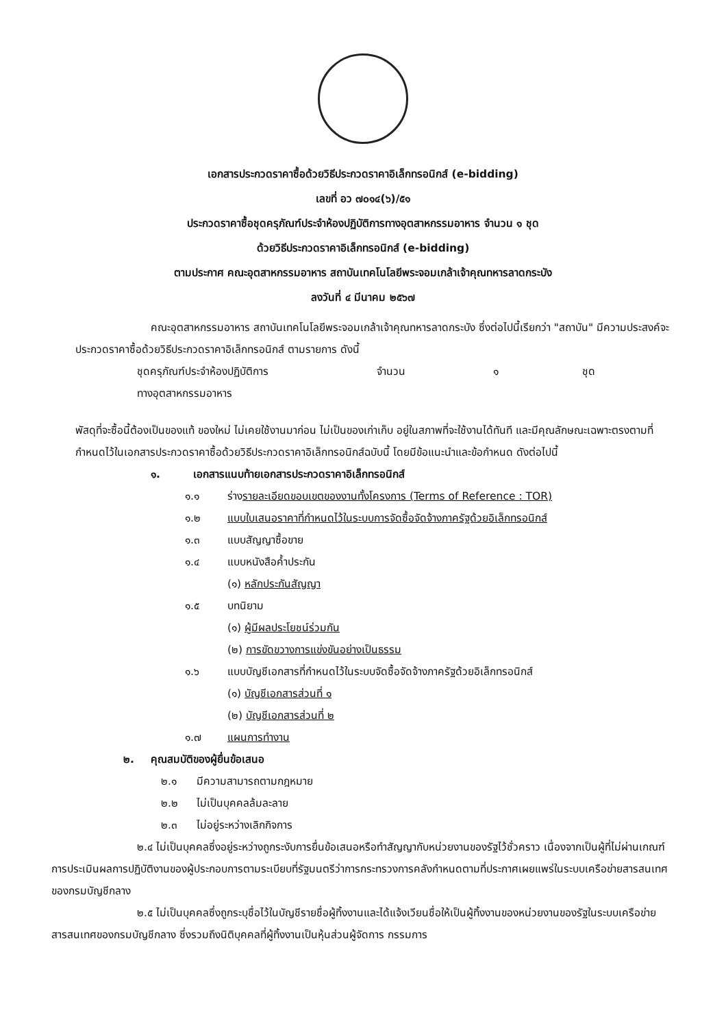เอกสารประกวดราคาซื้อด้วยวิธีประกวดราคาอิเล็กทรอนิกส์ (e-bidding)
เลขที่ อว ๗๐๑๔(๖)/๕๑
ประกวดราคาซื้อชุดครุภัณฑ์ประจำห้องปฏิบัติการทางอุตสาหกรรมอาหาร จำนวน ๑ ชุด
ด้วยวิธีประกวดราคาอิเล็กทรอนิกส์ (e-bidding)
ตามประกาศ คณะอุตสาหกรรมอาหาร สถาบันเทคโนโลยีพระจอมเกล้าเจ้าคุณทหารลาดกระบัง
ลงวันที่ ๔ มีนาคม ๒๕๖๗
คณะอุตสาหกรรมอาหาร สถาบันเทคโนโลยีพระจอมเกล้าเจ้าคุณทหารลาดกระบัง ซึ่งต่อไปนี้เรียกว่า "สถาบัน" มีความประสงค์จะประกวดราคาซื้อด้วยวิธีประกวดราคาอิเล็กทรอนิกส์ ตามรายการ ดังนี้
| ชุดครุภัณฑ์ประจำห้องปฏิบัติการ ทางอุตสาหกรรมอาหาร | จำนวน | ๑ | ชุด |
พัสดุที่จะซื้อนี้ต้องเป็นของแท้ ของใหม่ ไม่เคยใช้งานมาก่อน ไม่เป็นของเก่าเก็บ อยู่ในสภาพที่จะใช้งานได้ทันที และมีคุณลักษณะเฉพาะตรงตามที่กำหนดไว้ในเอกสารประกวดราคาซื้อด้วยวิธีประกวดราคาอิเล็กทรอนิกส์ฉบับนี้ โดยมีข้อแนะนำและข้อกำหนด ดังต่อไปนี้
๑. เอกสารแนบท้ายเอกสารประกวดราคาอิเล็กทรอนิกส์
๑.๑ ร่างรายละเอียดขอบเขตของงานทั้งโครงการ (Terms of Reference : TOR)
๑.๒ แบบใบเสนอราคาที่กำหนดไว้ในระบบการจัดซื้อจัดจ้างภาครัฐด้วยอิเล็กทรอนิกส์
๑.๓ แบบสัญญาซื้อขาย
๑.๔ แบบหนังสือค้ำประกัน
(๑) หลักประกันสัญญา
๑.๕ บทนิยาม
(๑) ผู้มีผลประโยชน์ร่วมกัน
(๒) การขัดขวางการแข่งขันอย่างเป็นธรรม
๑.๖ แบบบัญชีเอกสารที่กำหนดไว้ในระบบจัดซื้อจัดจ้างภาครัฐด้วยอิเล็กทรอนิกส์
(๑) บัญชีเอกสารส่วนที่ ๑
(๒) บัญชีเอกสารส่วนที่ ๒
๑.๗ แผนการทำงาน
๒. คุณสมบัติของผู้ยื่นข้อเสนอ
๒.๑ มีความสามารถตามกฎหมาย
๒.๒ ไม่เป็นบุคคลล้มละลาย
๒.๓ ไม่อยู่ระหว่างเลิกกิจการ
๒.๔ ไม่เป็นบุคคลซึ่งอยู่ระหว่างถูกระงับการยื่นข้อเสนอหรือทำสัญญากับหน่วยงานของรัฐไว้ชั่วคราว เนื่องจากเป็นผู้ที่ไม่ผ่านเกณฑ์การประเมินผลการปฏิบัติงานของผู้ประกอบการตามระเบียบที่รัฐมนตรีว่าการกระทรวงการคลังกำหนดตามที่ประกาศเผยแพร่ในระบบเครือข่ายสารสนเทศของกรมบัญชีกลาง
๒.๕ ไม่เป็นบุคคลซึ่งถูกระบุชื่อไว้ในบัญชีรายชื่อผู้ทิ้งงานและได้แจ้งเวียนชื่อให้เป็นผู้ทิ้งงานของหน่วยงานของรัฐในระบบเครือข่ายสารสนเทศของกรมบัญชีกลาง ซึ่งรวมถึงนิติบุคคลที่ผู้ทิ้งงานเป็นหุ้นส่วนผู้จัดการ กรรมการ